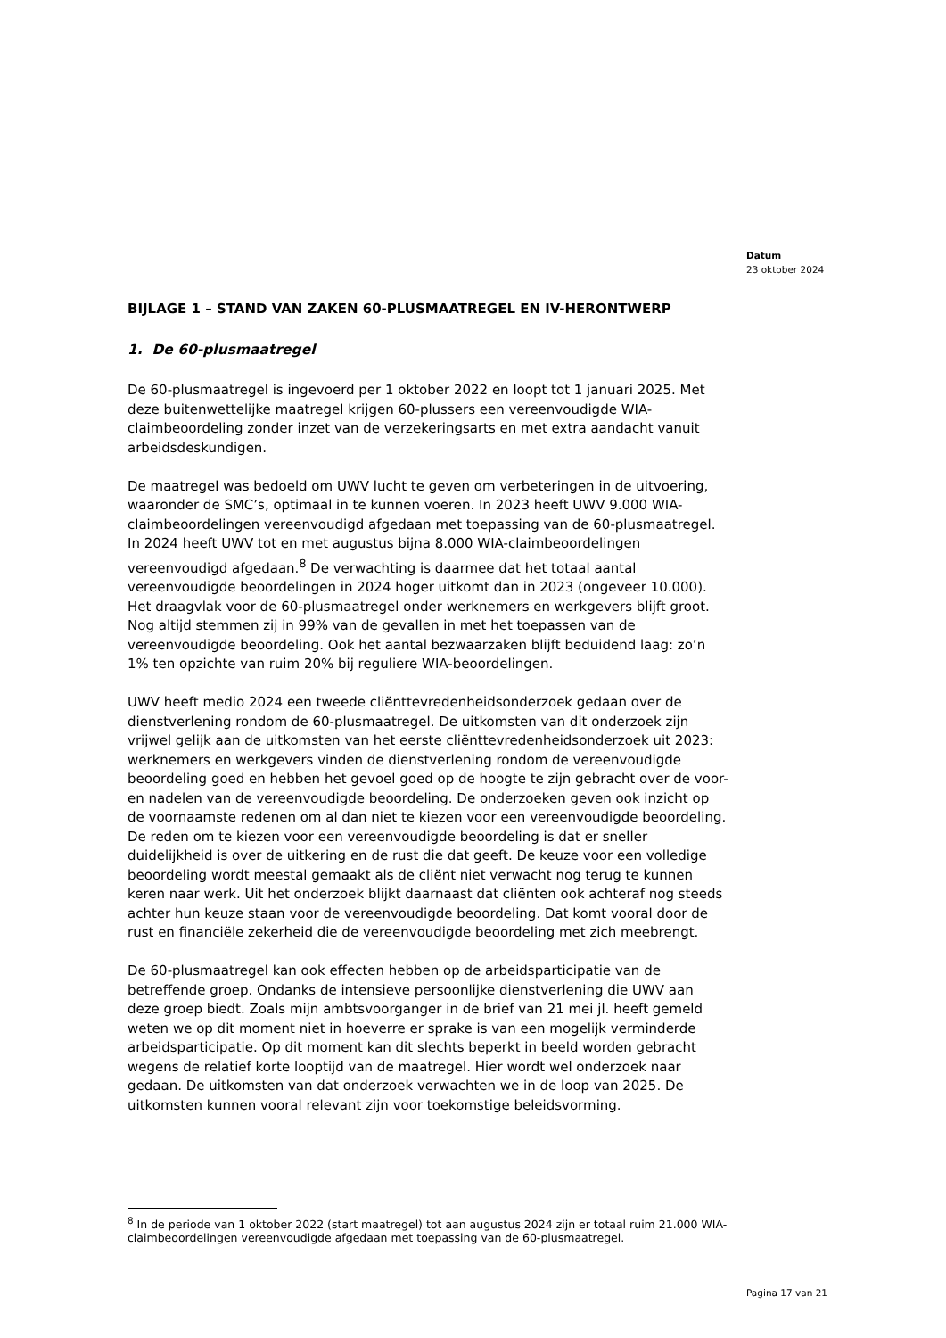Datum
23 oktober 2024
BIJLAGE 1 – STAND VAN ZAKEN 60-PLUSMAATREGEL EN IV-HERONTWERP
1. De 60-plusmaatregel
De 60-plusmaatregel is ingevoerd per 1 oktober 2022 en loopt tot 1 januari 2025. Met deze buitenwettelijke maatregel krijgen 60-plussers een vereenvoudigde WIA-claimbeoordeling zonder inzet van de verzekeringsarts en met extra aandacht vanuit arbeidsdeskundigen.
De maatregel was bedoeld om UWV lucht te geven om verbeteringen in de uitvoering, waaronder de SMC’s, optimaal in te kunnen voeren. In 2023 heeft UWV 9.000 WIA-claimbeoordelingen vereenvoudigd afgedaan met toepassing van de 60-plusmaatregel. In 2024 heeft UWV tot en met augustus bijna 8.000 WIA-claimbeoordelingen vereenvoudigd afgedaan.<sup>8</sup> De verwachting is daarmee dat het totaal aantal vereenvoudigde beoordelingen in 2024 hoger uitkomt dan in 2023 (ongeveer 10.000). Het draagvlak voor de 60-plusmaatregel onder werknemers en werkgevers blijft groot. Nog altijd stemmen zij in 99% van de gevallen in met het toepassen van de vereenvoudigde beoordeling. Ook het aantal bezwaarzaken blijft beduidend laag: zo’n 1% ten opzichte van ruim 20% bij reguliere WIA-beoordelingen.
UWV heeft medio 2024 een tweede cliënttevredenheidsonderzoek gedaan over de dienstverlening rondom de 60-plusmaatregel. De uitkomsten van dit onderzoek zijn vrijwel gelijk aan de uitkomsten van het eerste cliënttevredenheidsonderzoek uit 2023: werknemers en werkgevers vinden de dienstverlening rondom de vereenvoudigde beoordeling goed en hebben het gevoel goed op de hoogte te zijn gebracht over de voor- en nadelen van de vereenvoudigde beoordeling. De onderzoeken geven ook inzicht op de voornaamste redenen om al dan niet te kiezen voor een vereenvoudigde beoordeling. De reden om te kiezen voor een vereenvoudigde beoordeling is dat er sneller duidelijkheid is over de uitkering en de rust die dat geeft. De keuze voor een volledige beoordeling wordt meestal gemaakt als de cliënt niet verwacht nog terug te kunnen keren naar werk. Uit het onderzoek blijkt daarnaast dat cliënten ook achteraf nog steeds achter hun keuze staan voor de vereenvoudigde beoordeling. Dat komt vooral door de rust en financiële zekerheid die de vereenvoudigde beoordeling met zich meebrengt.
De 60-plusmaatregel kan ook effecten hebben op de arbeidsparticipatie van de betreffende groep. Ondanks de intensieve persoonlijke dienstverlening die UWV aan deze groep biedt. Zoals mijn ambtsvoorganger in de brief van 21 mei jl. heeft gemeld weten we op dit moment niet in hoeverre er sprake is van een mogelijk verminderde arbeidsparticipatie. Op dit moment kan dit slechts beperkt in beeld worden gebracht wegens de relatief korte looptijd van de maatregel. Hier wordt wel onderzoek naar gedaan. De uitkomsten van dat onderzoek verwachten we in de loop van 2025. De uitkomsten kunnen vooral relevant zijn voor toekomstige beleidsvorming.
<sup>8</sup> In de periode van 1 oktober 2022 (start maatregel) tot aan augustus 2024 zijn er totaal ruim 21.000 WIA-claimbeoordelingen vereenvoudigde afgedaan met toepassing van de 60-plusmaatregel.
Pagina 17 van 21